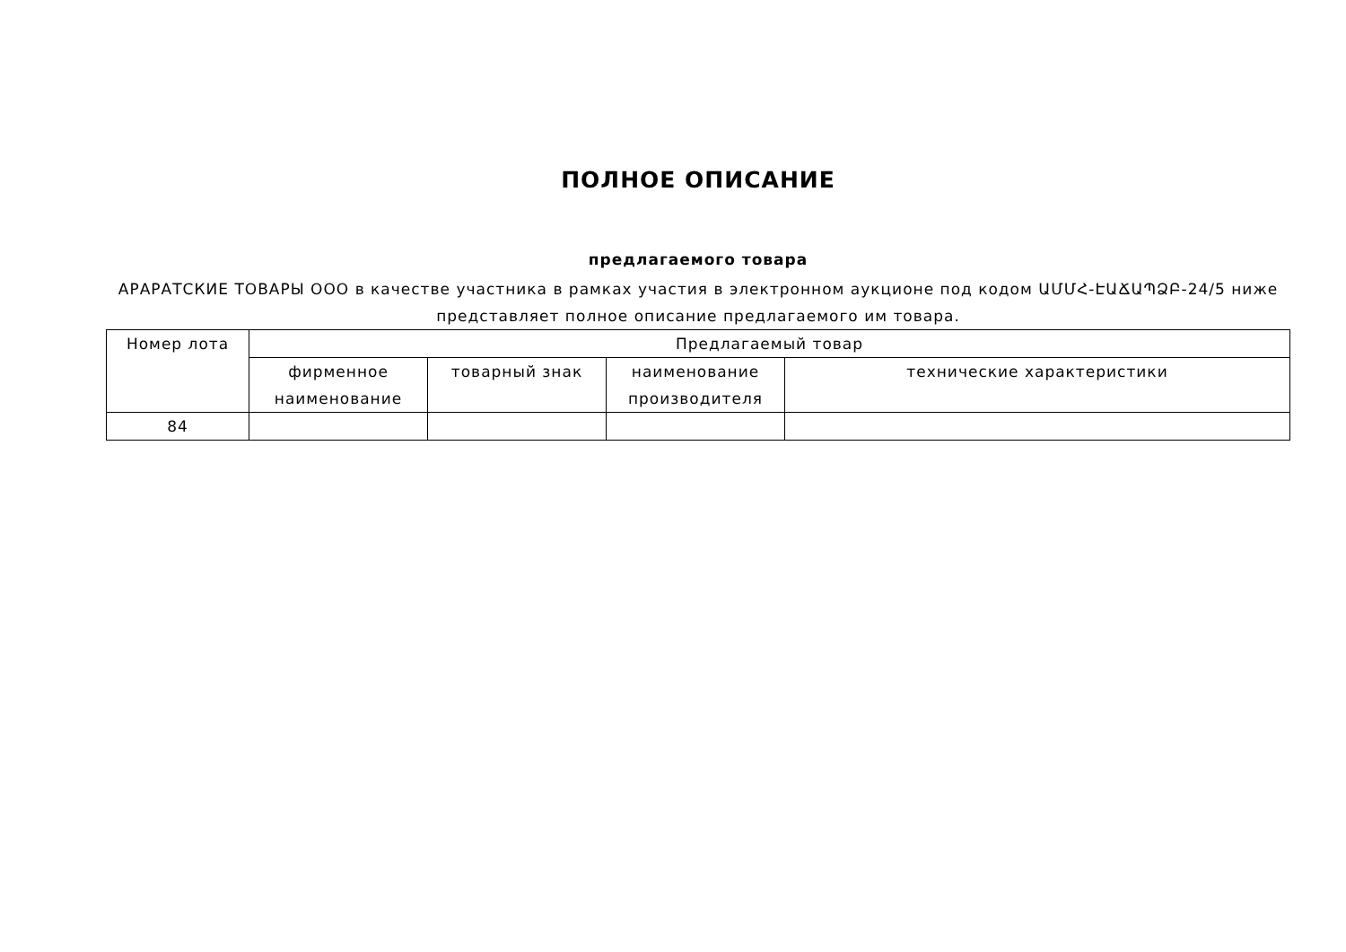ПОЛНОЕ ОПИСАНИЕ
предлагаемого товара
АРАРАТСКИЕ ТОВАРЫ ООО в качестве участника в рамках участия в электронном аукционе под кодом ԱՄՄՀ-ԷԱՃԱՊՁԲ-24/5 ниже представляет полное описание предлагаемого им товара.
| Номер лота | Предлагаемый товар | | | |
| | фирменное наименование | товарный знак | наименование производителя | технические характеристики |
| 84 | | | | |